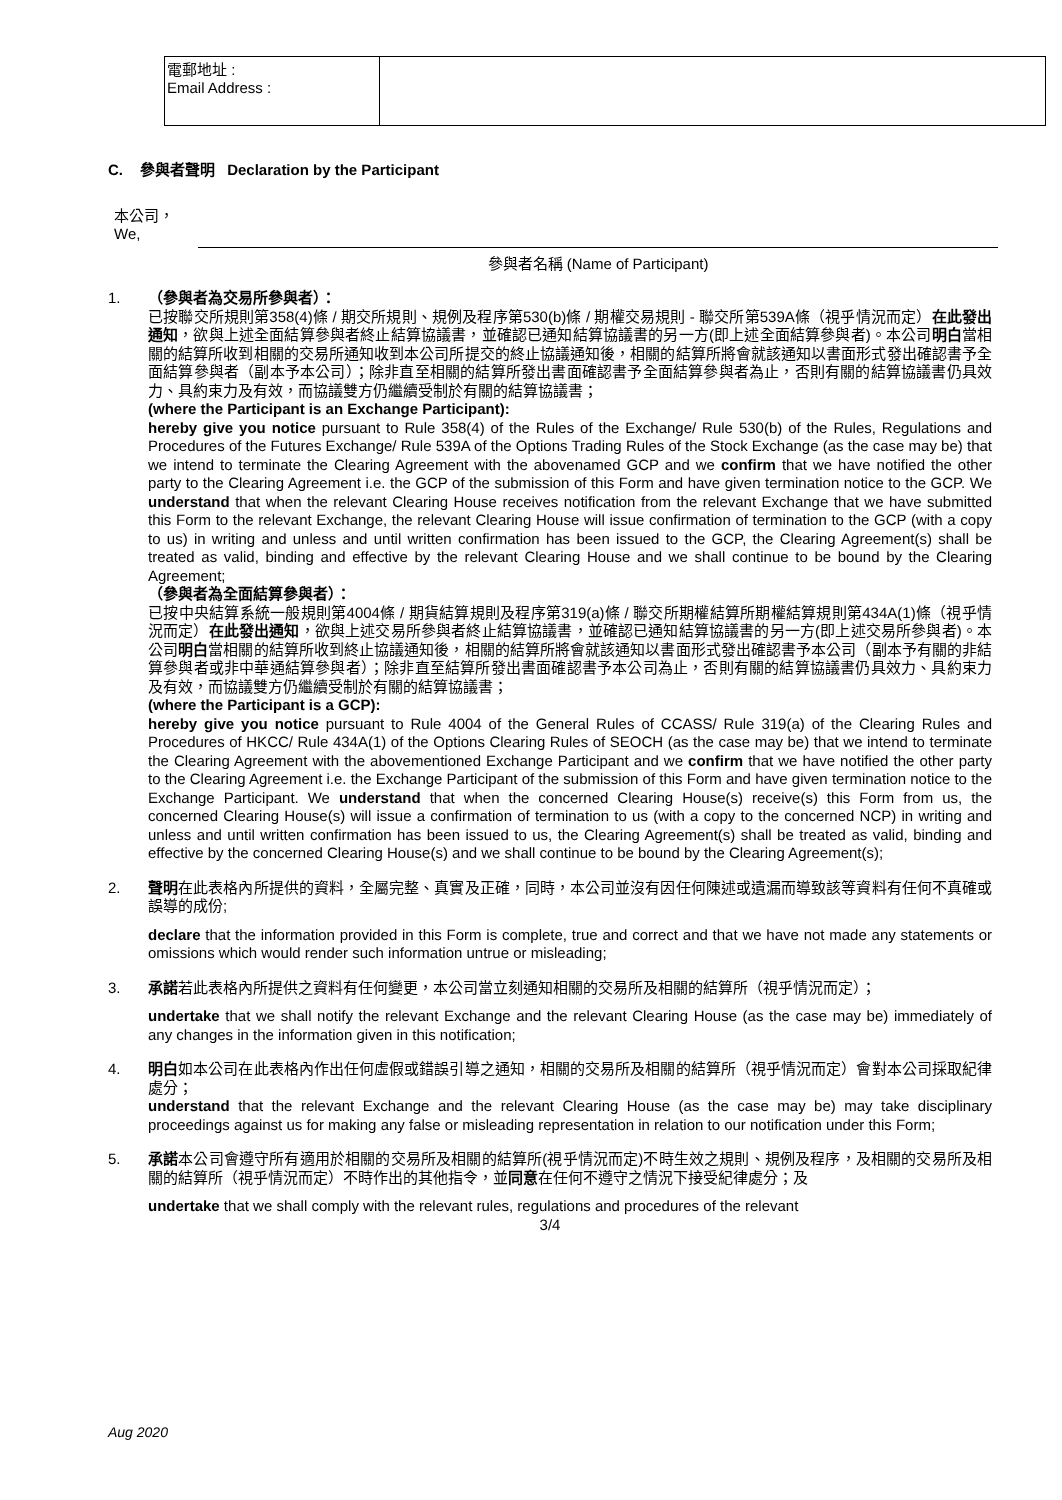| 電郵地址 : Email Address : | |
C. 參與者聲明 Declaration by the Participant
本公司，
We,
參與者名稱 (Name of Participant)
1. （參與者為交易所參與者）：
已按聯交所規則第358(4)條 / 期交所規則、規例及程序第530(b)條 / 期權交易規則 - 聯交所第539A條（視乎情況而定）在此發出通知，欲與上述全面結算參與者終止結算協議書，並確認已通知結算協議書的另一方(即上述全面結算參與者)。本公司明白當相關的結算所收到相關的交易所通知收到本公司所提交的終止協議通知後，相關的結算所將會就該通知以書面形式發出確認書予全面結算參與者（副本予本公司）；除非直至相關的結算所發出書面確認書予全面結算參與者為止，否則有關的結算協議書仍具效力、具約束力及有效，而協議雙方仍繼續受制於有關的結算協議書；
(where the Participant is an Exchange Participant):
hereby give you notice pursuant to Rule 358(4) of the Rules of the Exchange/ Rule 530(b) of the Rules, Regulations and Procedures of the Futures Exchange/ Rule 539A of the Options Trading Rules of the Stock Exchange (as the case may be) that we intend to terminate the Clearing Agreement with the abovenamed GCP and we confirm that we have notified the other party to the Clearing Agreement i.e. the GCP of the submission of this Form and have given termination notice to the GCP. We understand that when the relevant Clearing House receives notification from the relevant Exchange that we have submitted this Form to the relevant Exchange, the relevant Clearing House will issue confirmation of termination to the GCP (with a copy to us) in writing and unless and until written confirmation has been issued to the GCP, the Clearing Agreement(s) shall be treated as valid, binding and effective by the relevant Clearing House and we shall continue to be bound by the Clearing Agreement;
（參與者為全面結算參與者）：
已按中央結算系統一般規則第4004條 / 期貨結算規則及程序第319(a)條 / 聯交所期權結算所期權結算規則第434A(1)條（視乎情況而定）在此發出通知，欲與上述交易所參與者終止結算協議書，並確認已通知結算協議書的另一方(即上述交易所參與者)。本公司明白當相關的結算所收到終止協議通知後，相關的結算所將會就該通知以書面形式發出確認書予本公司（副本予有關的非結算參與者或非中華通結算參與者）；除非直至結算所發出書面確認書予本公司為止，否則有關的結算協議書仍具效力、具約束力及有效，而協議雙方仍繼續受制於有關的結算協議書；
(where the Participant is a GCP):
hereby give you notice pursuant to Rule 4004 of the General Rules of CCASS/ Rule 319(a) of the Clearing Rules and Procedures of HKCC/ Rule 434A(1) of the Options Clearing Rules of SEOCH (as the case may be) that we intend to terminate the Clearing Agreement with the abovementioned Exchange Participant and we confirm that we have notified the other party to the Clearing Agreement i.e. the Exchange Participant of the submission of this Form and have given termination notice to the Exchange Participant. We understand that when the concerned Clearing House(s) receive(s) this Form from us, the concerned Clearing House(s) will issue a confirmation of termination to us (with a copy to the concerned NCP) in writing and unless and until written confirmation has been issued to us, the Clearing Agreement(s) shall be treated as valid, binding and effective by the concerned Clearing House(s) and we shall continue to be bound by the Clearing Agreement(s);
2. 聲明在此表格內所提供的資料，全屬完整、真實及正確，同時，本公司並沒有因任何陳述或遺漏而導致該等資料有任何不真確或誤導的成份;
declare that the information provided in this Form is complete, true and correct and that we have not made any statements or omissions which would render such information untrue or misleading;
3. 承諾若此表格內所提供之資料有任何變更，本公司當立刻通知相關的交易所及相關的結算所（視乎情況而定）；
undertake that we shall notify the relevant Exchange and the relevant Clearing House (as the case may be) immediately of any changes in the information given in this notification;
4. 明白如本公司在此表格內作出任何虛假或錯誤引導之通知，相關的交易所及相關的結算所（視乎情況而定）會對本公司採取紀律處分；
understand that the relevant Exchange and the relevant Clearing House (as the case may be) may take disciplinary proceedings against us for making any false or misleading representation in relation to our notification under this Form;
5. 承諾本公司會遵守所有適用於相關的交易所及相關的結算所(視乎情況而定)不時生效之規則、規例及程序，及相關的交易所及相關的結算所（視乎情況而定）不時作出的其他指令，並同意在任何不遵守之情況下接受紀律處分；及
undertake that we shall comply with the relevant rules, regulations and procedures of the relevant
3/4
Aug 2020